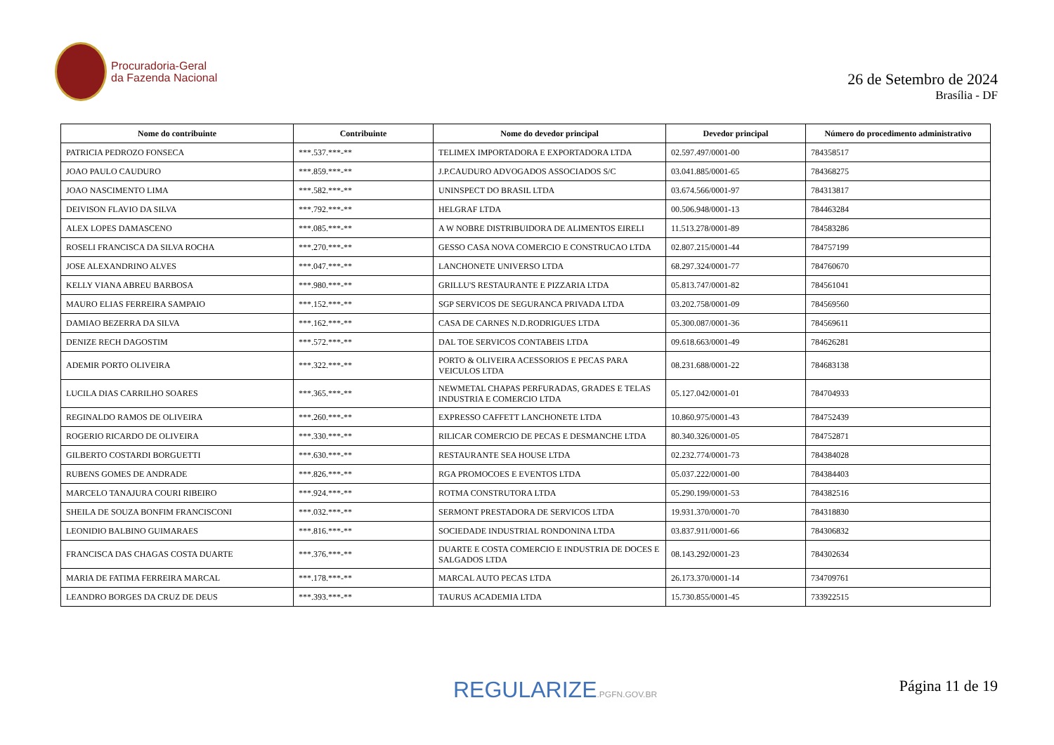Procuradoria-Geral
da Fazenda Nacional
26 de Setembro de 2024
Brasília - DF
| Nome do contribuinte | Contribuinte | Nome do devedor principal | Devedor principal | Número do procedimento administrativo |
| --- | --- | --- | --- | --- |
| PATRICIA PEDROZO FONSECA | ***.537.***-** | TELIMEX IMPORTADORA E EXPORTADORA LTDA | 02.597.497/0001-00 | 784358517 |
| JOAO PAULO CAUDURO | ***.859.***-** | J.P.CAUDURO ADVOGADOS ASSOCIADOS S/C | 03.041.885/0001-65 | 784368275 |
| JOAO NASCIMENTO LIMA | ***.582.***-** | UNINSPECT DO BRASIL LTDA | 03.674.566/0001-97 | 784313817 |
| DEIVISON FLAVIO DA SILVA | ***.792.***-** | HELGRAF LTDA | 00.506.948/0001-13 | 784463284 |
| ALEX LOPES DAMASCENO | ***.085.***-** | A W NOBRE DISTRIBUIDORA DE ALIMENTOS EIRELI | 11.513.278/0001-89 | 784583286 |
| ROSELI FRANCISCA DA SILVA ROCHA | ***.270.***-** | GESSO CASA NOVA COMERCIO E CONSTRUCAO LTDA | 02.807.215/0001-44 | 784757199 |
| JOSE ALEXANDRINO ALVES | ***.047.***-** | LANCHONETE UNIVERSO LTDA | 68.297.324/0001-77 | 784760670 |
| KELLY VIANA ABREU BARBOSA | ***.980.***-** | GRILLU'S RESTAURANTE E PIZZARIA LTDA | 05.813.747/0001-82 | 784561041 |
| MAURO ELIAS FERREIRA SAMPAIO | ***.152.***-** | SGP SERVICOS DE SEGURANCA PRIVADA LTDA | 03.202.758/0001-09 | 784569560 |
| DAMIAO BEZERRA DA SILVA | ***.162.***-** | CASA DE CARNES N.D.RODRIGUES LTDA | 05.300.087/0001-36 | 784569611 |
| DENIZE RECH DAGOSTIM | ***.572.***-** | DAL TOE SERVICOS CONTABEIS LTDA | 09.618.663/0001-49 | 784626281 |
| ADEMIR PORTO OLIVEIRA | ***.322.***-** | PORTO & OLIVEIRA ACESSORIOS E PECAS PARA VEICULOS LTDA | 08.231.688/0001-22 | 784683138 |
| LUCILA DIAS CARRILHO SOARES | ***.365.***-** | NEWMETAL CHAPAS PERFURADAS, GRADES E TELAS INDUSTRIA E COMERCIO LTDA | 05.127.042/0001-01 | 784704933 |
| REGINALDO RAMOS DE OLIVEIRA | ***.260.***-** | EXPRESSO CAFFETT LANCHONETE LTDA | 10.860.975/0001-43 | 784752439 |
| ROGERIO RICARDO DE OLIVEIRA | ***.330.***-** | RILICAR COMERCIO DE PECAS E DESMANCHE LTDA | 80.340.326/0001-05 | 784752871 |
| GILBERTO COSTARDI BORGUETTI | ***.630.***-** | RESTAURANTE SEA HOUSE LTDA | 02.232.774/0001-73 | 784384028 |
| RUBENS GOMES DE ANDRADE | ***.826.***-** | RGA PROMOCOES E EVENTOS LTDA | 05.037.222/0001-00 | 784384403 |
| MARCELO TANAJURA COURI RIBEIRO | ***.924.***-** | ROTMA CONSTRUTORA LTDA | 05.290.199/0001-53 | 784382516 |
| SHEILA DE SOUZA BONFIM FRANCISCONI | ***.032.***-** | SERMONT PRESTADORA DE SERVICOS LTDA | 19.931.370/0001-70 | 784318830 |
| LEONIDIO BALBINO GUIMARAES | ***.816.***-** | SOCIEDADE INDUSTRIAL RONDONINA LTDA | 03.837.911/0001-66 | 784306832 |
| FRANCISCA DAS CHAGAS COSTA DUARTE | ***.376.***-** | DUARTE E COSTA COMERCIO E INDUSTRIA DE DOCES E SALGADOS LTDA | 08.143.292/0001-23 | 784302634 |
| MARIA DE FATIMA FERREIRA MARCAL | ***.178.***-** | MARCAL AUTO PECAS LTDA | 26.173.370/0001-14 | 734709761 |
| LEANDRO BORGES DA CRUZ DE DEUS | ***.393.***-** | TAURUS ACADEMIA LTDA | 15.730.855/0001-45 | 733922515 |
REGULARIZE.PGFN.GOV.BR Página 11 de 19